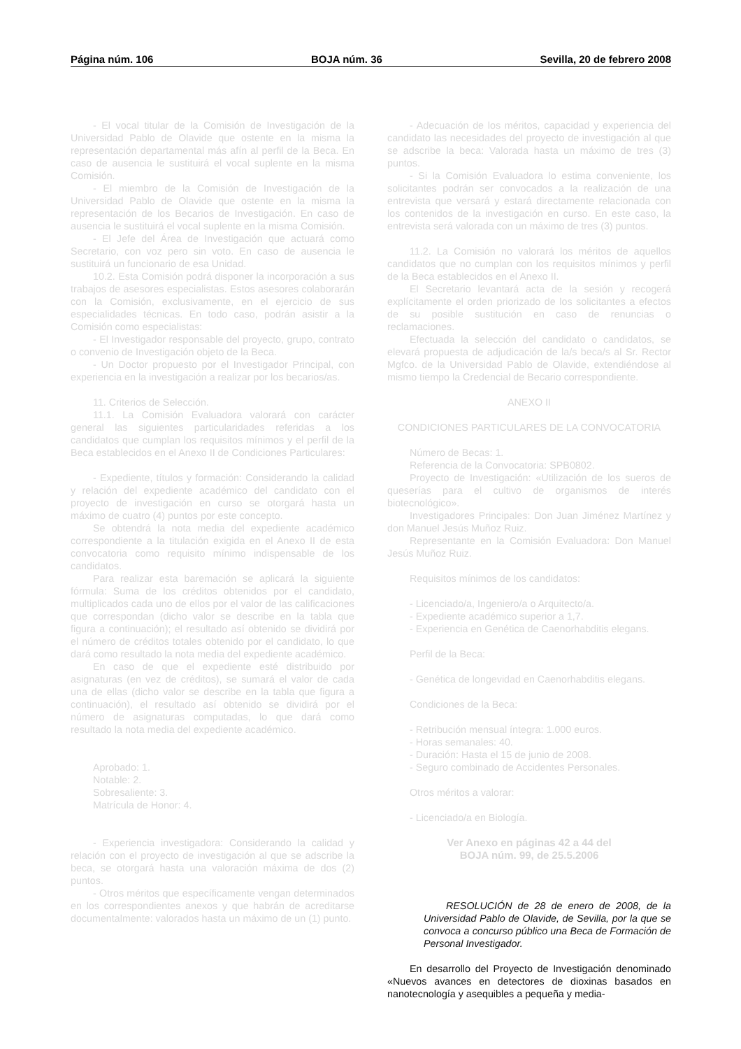Página núm. 106 BOJA núm. 36 Sevilla, 20 de febrero 2008
- El vocal titular de la Comisión de Investigación de la Universidad Pablo de Olavide que ostente en la misma la representación departamental más afín al perfil de la Beca. En caso de ausencia le sustituirá el vocal suplente en la misma Comisión.
- El miembro de la Comisión de Investigación de la Universidad Pablo de Olavide que ostente en la misma la representación de los Becarios de Investigación. En caso de ausencia le sustituirá el vocal suplente en la misma Comisión.
- El Jefe del Área de Investigación que actuará como Secretario, con voz pero sin voto. En caso de ausencia le sustituirá un funcionario de esa Unidad.
10.2. Esta Comisión podrá disponer la incorporación a sus trabajos de asesores especialistas. Estos asesores colaborarán con la Comisión, exclusivamente, en el ejercicio de sus especialidades técnicas. En todo caso, podrán asistir a la Comisión como especialistas:
- El Investigador responsable del proyecto, grupo, contrato o convenio de Investigación objeto de la Beca.
- Un Doctor propuesto por el Investigador Principal, con experiencia en la investigación a realizar por los becarios/as.
11. Criterios de Selección.
11.1. La Comisión Evaluadora valorará con carácter general las siguientes particularidades referidas a los candidatos que cumplan los requisitos mínimos y el perfil de la Beca establecidos en el Anexo II de Condiciones Particulares:
- Expediente, títulos y formación: Considerando la calidad y relación del expediente académico del candidato con el proyecto de investigación en curso se otorgará hasta un máximo de cuatro (4) puntos por este concepto.
Se obtendrá la nota media del expediente académico correspondiente a la titulación exigida en el Anexo II de esta convocatoria como requisito mínimo indispensable de los candidatos.
Para realizar esta baremación se aplicará la siguiente fórmula: Suma de los créditos obtenidos por el candidato, multiplicados cada uno de ellos por el valor de las calificaciones que correspondan (dicho valor se describe en la tabla que figura a continuación); el resultado así obtenido se dividirá por el número de créditos totales obtenido por el candidato, lo que dará como resultado la nota media del expediente académico.
En caso de que el expediente esté distribuido por asignaturas (en vez de créditos), se sumará el valor de cada una de ellas (dicho valor se describe en la tabla que figura a continuación), el resultado así obtenido se dividirá por el número de asignaturas computadas, lo que dará como resultado la nota media del expediente académico.
Aprobado: 1.
Notable: 2.
Sobresaliente: 3.
Matrícula de Honor: 4.
- Experiencia investigadora: Considerando la calidad y relación con el proyecto de investigación al que se adscribe la beca, se otorgará hasta una valoración máxima de dos (2) puntos.
- Otros méritos que específicamente vengan determinados en los correspondientes anexos y que habrán de acreditarse documentalmente: valorados hasta un máximo de un (1) punto.
- Adecuación de los méritos, capacidad y experiencia del candidato las necesidades del proyecto de investigación al que se adscribe la beca: Valorada hasta un máximo de tres (3) puntos.
- Si la Comisión Evaluadora lo estima conveniente, los solicitantes podrán ser convocados a la realización de una entrevista que versará y estará directamente relacionada con los contenidos de la investigación en curso. En este caso, la entrevista será valorada con un máximo de tres (3) puntos.
11.2. La Comisión no valorará los méritos de aquellos candidatos que no cumplan con los requisitos mínimos y perfil de la Beca establecidos en el Anexo II.
El Secretario levantará acta de la sesión y recogerá explícitamente el orden priorizado de los solicitantes a efectos de su posible sustitución en caso de renuncias o reclamaciones.
Efectuada la selección del candidato o candidatos, se elevará propuesta de adjudicación de la/s beca/s al Sr. Rector Mgfco. de la Universidad Pablo de Olavide, extendiéndose al mismo tiempo la Credencial de Becario correspondiente.
ANEXO II
CONDICIONES PARTICULARES DE LA CONVOCATORIA
Número de Becas: 1.
Referencia de la Convocatoria: SPB0802.
Proyecto de Investigación: «Utilización de los sueros de queserías para el cultivo de organismos de interés biotecnológico».
Investigadores Principales: Don Juan Jiménez Martínez y don Manuel Jesús Muñoz Ruiz.
Representante en la Comisión Evaluadora: Don Manuel Jesús Muñoz Ruiz.
Requisitos mínimos de los candidatos:
- Licenciado/a, Ingeniero/a o Arquitecto/a.
- Expediente académico superior a 1,7.
- Experiencia en Genética de Caenorhabditis elegans.
Perfil de la Beca:
- Genética de longevidad en Caenorhabditis elegans.
Condiciones de la Beca:
- Retribución mensual íntegra: 1.000 euros.
- Horas semanales: 40.
- Duración: Hasta el 15 de junio de 2008.
- Seguro combinado de Accidentes Personales.
Otros méritos a valorar:
- Licenciado/a en Biología.
Ver Anexo en páginas 42 a 44 del
BOJA núm. 99, de 25.5.2006
RESOLUCIÓN de 28 de enero de 2008, de la Universidad Pablo de Olavide, de Sevilla, por la que se convoca a concurso público una Beca de Formación de Personal Investigador.
En desarrollo del Proyecto de Investigación denominado «Nuevos avances en detectores de dioxinas basados en nanotecnología y asequibles a pequeña y media-